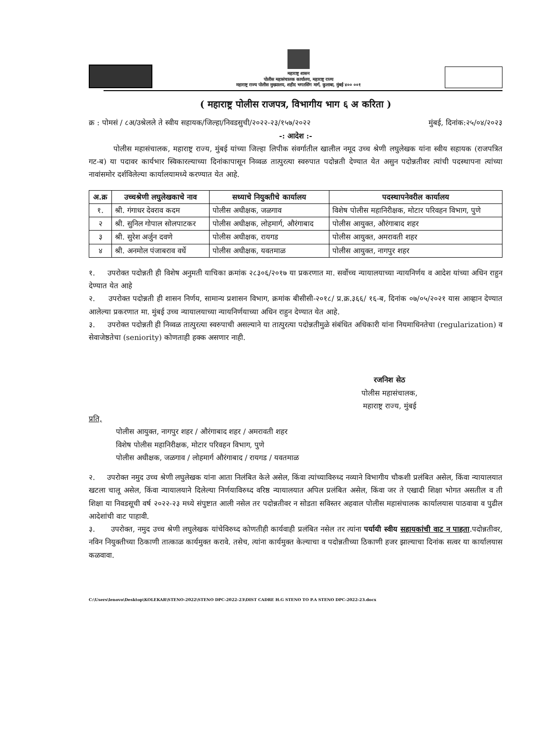महाराष्ट्र शासन
पोलीस महासंचालक कार्यालय, महाराष्ट्र राज्य
महाराष्ट्र राज्य पोलीस मुख्यालय, शहीद भगतसिंग मार्ग, कुलाबा, मुंबई ४०० ००१
( महाराष्ट्र पोलीस राजपत्र, विभागीय भाग ६ अ करिता )
क्र : पोमसं / ८अ/उश्रेलले ते स्वीय सहायक/जिल्हा/निवडसुची/२०२२-२३/१५७/२०२२ मुंबई, दिनांक:२५/०४/२०२३
-: आदेश :-
पोलीस महासंचालक, महाराष्ट्र राज्य, मुंबई यांच्या जिल्हा लिपीक संवर्गातील खालील नमूद उच्च श्रेणी लघुलेखक यांना स्वीय सहायक (राजपत्रित गट-ब) या पदावर कार्यभार स्विकारल्याच्या दिनांकापासून निव्वळ तात्पुरत्या स्वरुपात पदोन्नती देण्यात येत असुन पदोन्नतीवर त्यांची पदस्थापना त्यांच्या नावांसमोर दर्शविलेल्या कार्यालयामध्ये करण्यात येत आहे.
| अ.क्र | उच्चश्रेणी लघुलेखकाचे नाव | सध्याचे नियुक्तीचे कार्यालय | पदस्थापनेवरील कार्यालय |
| --- | --- | --- | --- |
| १. | श्री. गंगाधर देवराव कदम | पोलीस अधीक्षक, जळगाव | विशेष पोलीस महानिरीक्षक, मोटार परिवहन विभाग, पुणे |
| २ | श्री. सुनिल गोपाल सोलपाटकर | पोलीस अधीक्षक, लोहमार्ग, औरंगाबाद | पोलीस आयुक्त, औरंगाबाद शहर |
| ३ | श्री. सुरेश अर्जुन दवणे | पोलीस अधीक्षक, रायगड | पोलीस आयुक्त, अमरावती शहर |
| ४ | श्री. अनमोल पंजाबराव वर्धे | पोलीस अधीक्षक, यवतमाळ | पोलीस आयुक्त, नागपुर शहर |
१. उपरोक्त पदोन्नती ही विशेष अनुमती याचिका क्रमांक २८३०६/२०१७ या प्रकरणात मा. सर्वोच्च न्यायालयाच्या न्यायनिर्णय व आदेश यांच्या अधिन राहुन देण्यात येत आहे
२. उपरोक्त पदोन्नती ही शासन निर्णय, सामान्य प्रशासन विभाग, क्रमांक बीसीसी-२०१८/ प्र.क्र.३६६/ १६-ब, दिनांक ०७/०५/२०२१ यास आव्हान देण्यात आलेल्या प्रकरणात मा. मुंबई उच्च न्यायालयाच्या न्यायनिर्णयाच्या अधिन राहुन देण्यात येत आहे.
३. उपरोक्त पदोन्नती ही निव्वळ तात्पुरत्या स्वरुपाची असल्याने या तात्पुरत्या पदोन्नतीमुळे संबंधित अधिकारी यांना नियमाधिनतेचा (regularization) व सेवाजेष्ठतेचा (seniority) कोणताही हक्क असणार नाही.
रजनिश सेठ
पोलीस महासंचालक,
महाराष्ट्र राज्य, मुंबई
प्रति,
पोलीस आयुक्त, नागपुर शहर / औरंगाबाद शहर / अमरावती शहर
विशेष पोलीस महानिरीक्षक, मोटार परिवहन विभाग, पुणे
पोलीस अधीक्षक, जळगाव / लोहमार्ग औरंगाबाद / रायगड / यवतमाळ
२. उपरोक्त नमुद उच्च श्रेणी लघुलेखक यांना आता निलंबित केले असेल, किंवा त्यांच्याविरुध्द नव्याने विभागीय चौकशी प्रलंबित असेल, किंवा न्यायालयात खटला चालू असेल, किंवा न्यायालयाने दिलेल्या निर्णयाविरुध्द वरिष्ठ न्यायालयात अपिल प्रलंबित असेल, किंवा जर ते एखादी शिक्षा भोगत असतील व ती शिक्षा या निवडसूची वर्ष २०२२-२३ मध्ये संपुष्टात आली नसेल तर पदोन्नतीवर न सोडता सविस्तर अहवाल पोलीस महासंचालक कार्यालयास पाठवावा व पुढील आदेशांची वाट पाहावी.
३. उपरोक्त, नमुद उच्च श्रेणी लघुलेखक यांचेविरुध्द कोणतीही कार्यवाही प्रलंबित नसेल तर त्यांना पर्यायी स्वीय सहायकांची वाट न पाहता.पदोन्नतीवर, नविन नियुक्तीच्या ठिकाणी तात्काळ कार्यमुक्त करावे. तसेच, त्यांना कार्यमुक्त केल्याचा व पदोन्नतीच्या ठिकाणी हजर झाल्याचा दिनांक सत्वर या कार्यालयास कळवावा.
C:\Users\lenovo\Desktop\KOLEKAR\STENO-2022\STENO DPC-2022-23\DIST CADRE H.G STENO TO P.A STENO DPC-2022-23.docx